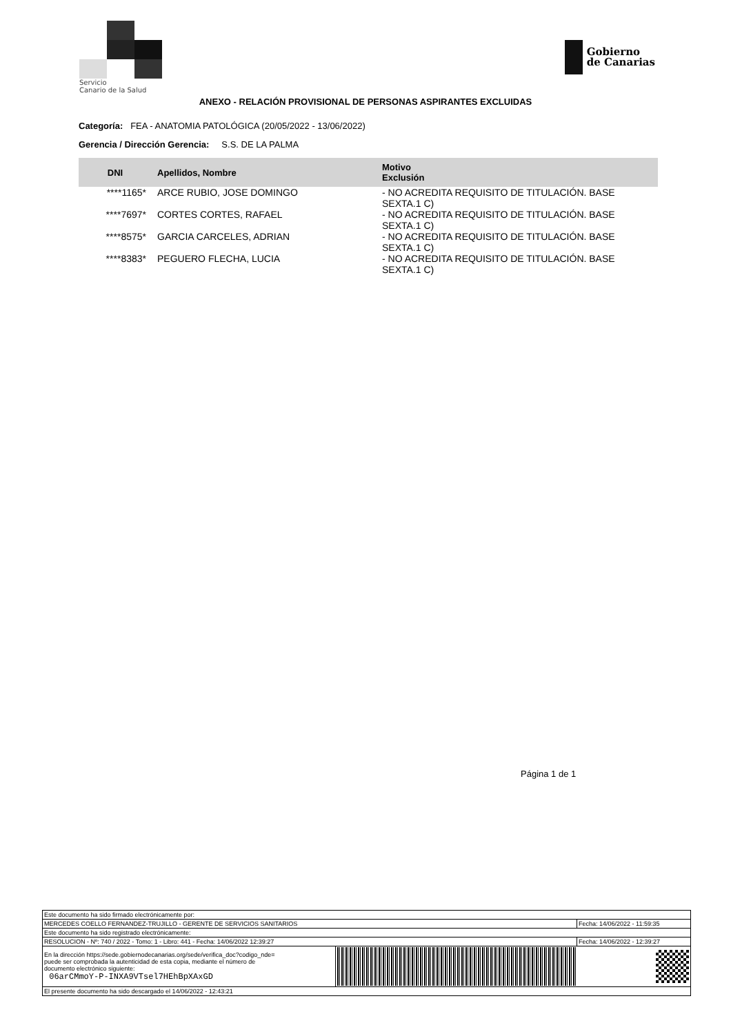Servicio
Canario de la Salud
Gobierno
de Canarias
ANEXO - RELACIÓN PROVISIONAL DE PERSONAS ASPIRANTES EXCLUIDAS
Categoría: FEA - ANATOMIA PATOLÓGICA (20/05/2022 - 13/06/2022)
Gerencia / Dirección Gerencia: S.S. DE LA PALMA
| DNI | Apellidos, Nombre | Motivo Exclusión |
| --- | --- | --- |
| ****1165* | ARCE RUBIO, JOSE DOMINGO | - NO ACREDITA REQUISITO DE TITULACIÓN. BASE SEXTA.1 C) |
| ****7697* | CORTES CORTES, RAFAEL | - NO ACREDITA REQUISITO DE TITULACIÓN. BASE SEXTA.1 C) |
| ****8575* | GARCIA CARCELES, ADRIAN | - NO ACREDITA REQUISITO DE TITULACIÓN. BASE SEXTA.1 C) |
| ****8383* | PEGUERO FLECHA, LUCIA | - NO ACREDITA REQUISITO DE TITULACIÓN. BASE SEXTA.1 C) |
Página 1 de 1
| Este documento ha sido firmado electrónicamente por: | | |
| MERCEDES COELLO FERNANDEZ-TRUJILLO - GERENTE DE SERVICIOS SANITARIOS | | Fecha: 14/06/2022 - 11:59:35 |
| Este documento ha sido registrado electrónicamente: | | |
| RESOLUCION - Nº: 740 / 2022 - Tomo: 1 - Libro: 441 - Fecha: 14/06/2022 12:39:27 | | Fecha: 14/06/2022 - 12:39:27 |
| En la dirección https://sede.gobiernodecanarias.org/sede/verifica_doc?codigo_nde= puede ser comprobada la autenticidad de esta copia, mediante el número de documento electrónico siguiente: 06arCMmoY-P-INXA9VTsel7HEhBpXAxGD | | |
| El presente documento ha sido descargado el 14/06/2022 - 12:43:21 | | |